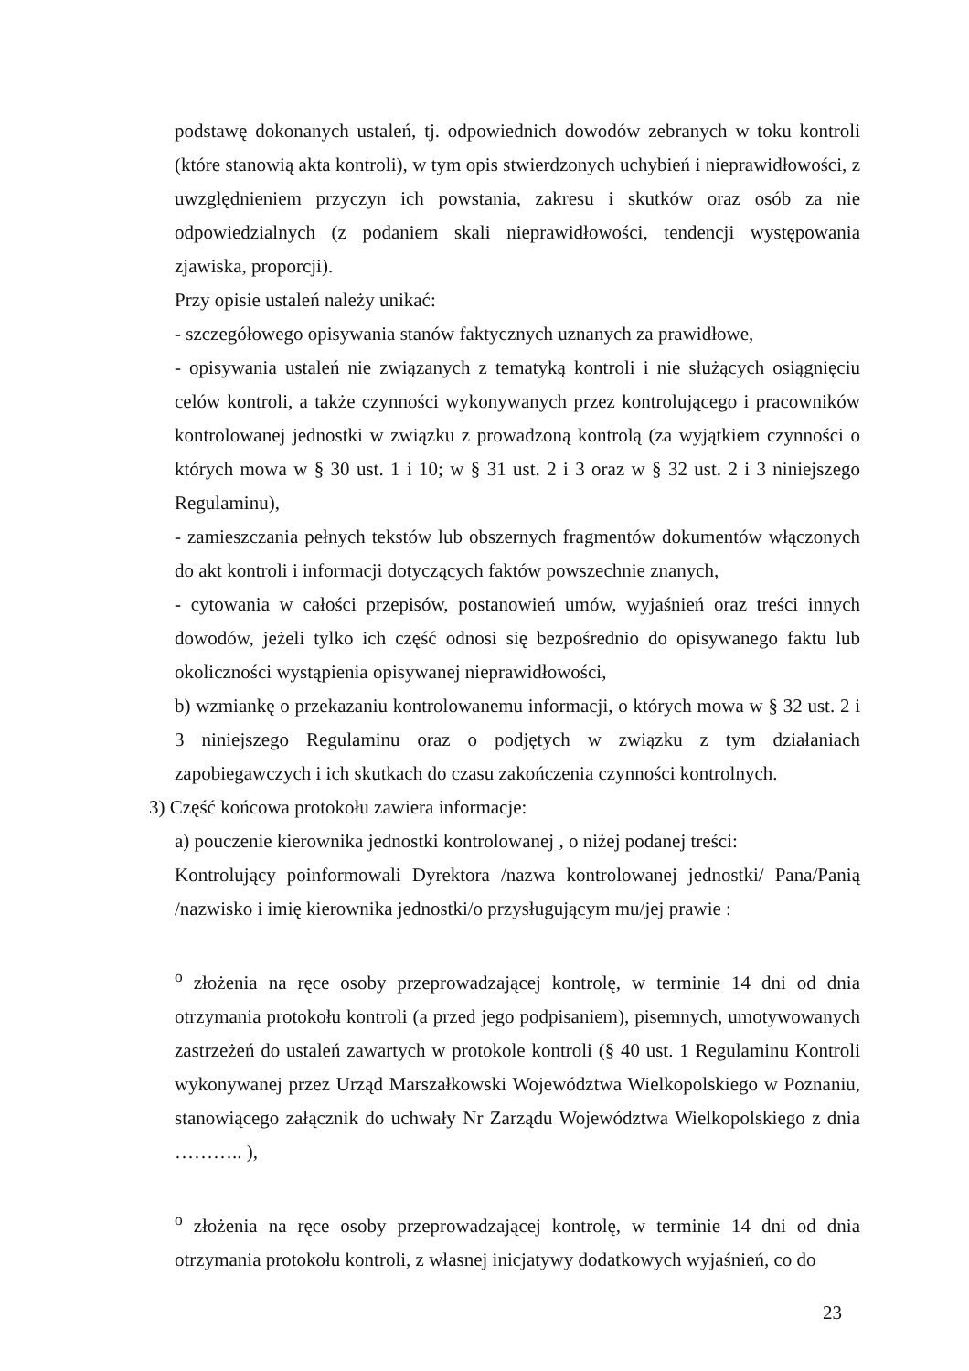podstawę dokonanych ustaleń, tj. odpowiednich dowodów zebranych w toku kontroli (które stanowią akta kontroli), w tym opis stwierdzonych uchybień i nieprawidłowości, z uwzględnieniem przyczyn ich powstania, zakresu i skutków oraz osób za nie odpowiedzialnych (z podaniem skali nieprawidłowości, tendencji występowania zjawiska, proporcji).
Przy opisie ustaleń należy unikać:
- szczegółowego opisywania stanów faktycznych uznanych za prawidłowe,
- opisywania ustaleń nie związanych z tematyką kontroli i nie służących osiągnięciu celów kontroli, a także czynności wykonywanych przez kontrolującego i pracowników kontrolowanej jednostki w związku z prowadzoną kontrolą (za wyjątkiem czynności o których mowa w § 30 ust. 1 i 10; w § 31 ust. 2 i 3 oraz w § 32 ust. 2 i 3 niniejszego Regulaminu),
- zamieszczania pełnych tekstów lub obszernych fragmentów dokumentów włączonych do akt kontroli i informacji dotyczących faktów powszechnie znanych,
- cytowania w całości przepisów, postanowień umów, wyjaśnień oraz treści innych dowodów, jeżeli tylko ich część odnosi się bezpośrednio do opisywanego faktu lub okoliczności wystąpienia opisywanej nieprawidłowości,
b) wzmiankę o przekazaniu kontrolowanemu informacji, o których mowa w § 32 ust. 2 i 3 niniejszego Regulaminu oraz o podjętych w związku z tym działaniach zapobiegawczych i ich skutkach do czasu zakończenia czynności kontrolnych.
3) Część końcowa protokołu zawiera informacje:
a) pouczenie kierownika jednostki kontrolowanej , o niżej podanej treści:
Kontrolujący poinformowali Dyrektora /nazwa kontrolowanej jednostki/ Pana/Panią /nazwisko i imię kierownika jednostki/o przysługującym mu/jej prawie :
<sup>o</sup> złożenia na ręce osoby przeprowadzającej kontrolę, w terminie 14 dni od dnia otrzymania protokołu kontroli (a przed jego podpisaniem), pisemnych, umotywowanych zastrzeżeń do ustaleń zawartych w protokole kontroli (§ 40 ust. 1 Regulaminu Kontroli wykonywanej przez Urząd Marszałkowski Województwa Wielkopolskiego w Poznaniu, stanowiącego załącznik do uchwały Nr Zarządu Województwa Wielkopolskiego z dnia ……….. ),
<sup>o</sup> złożenia na ręce osoby przeprowadzającej kontrolę, w terminie 14 dni od dnia otrzymania protokołu kontroli, z własnej inicjatywy dodatkowych wyjaśnień, co do
23